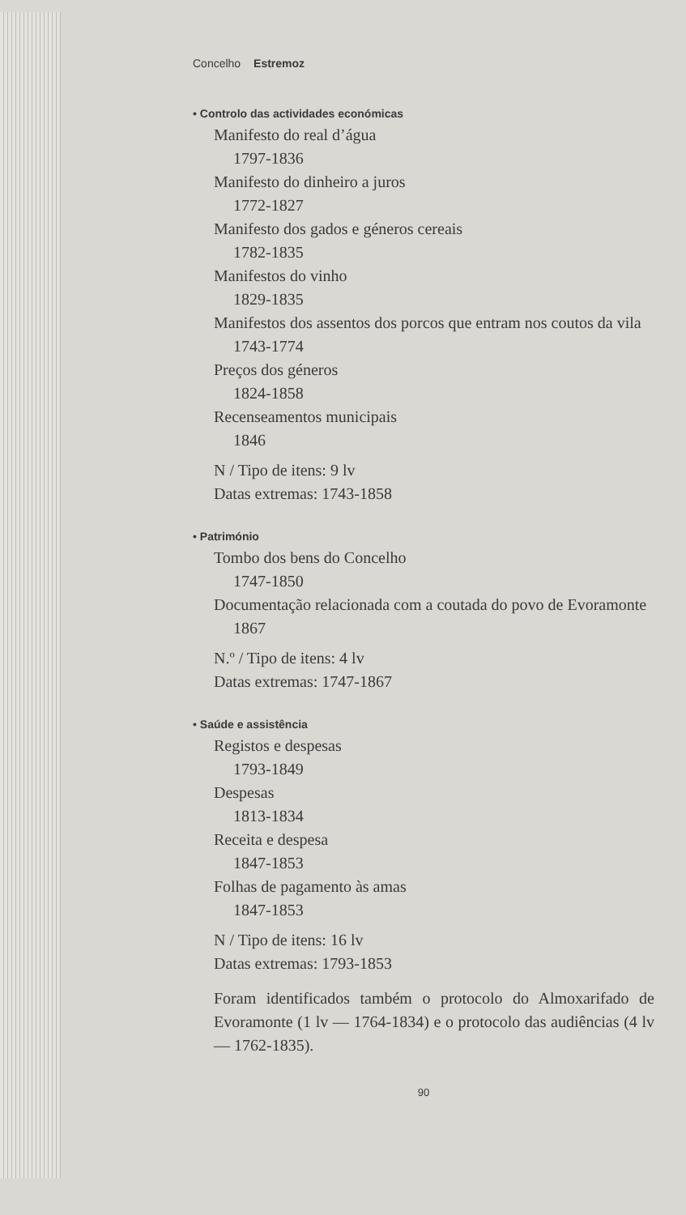Concelho Estremoz
• Controlo das actividades económicas
Manifesto do real d’água
1797-1836
Manifesto do dinheiro a juros
1772-1827
Manifesto dos gados e géneros cereais
1782-1835
Manifestos do vinho
1829-1835
Manifestos dos assentos dos porcos que entram nos coutos da vila
1743-1774
Preços dos géneros
1824-1858
Recenseamentos municipais
1846
N / Tipo de itens: 9 lv
Datas extremas: 1743-1858
• Património
Tombo dos bens do Concelho
1747-1850
Documentação relacionada com a coutada do povo de Evoramonte
1867
N.º / Tipo de itens: 4 lv
Datas extremas: 1747-1867
• Saúde e assistência
Registos e despesas
1793-1849
Despesas
1813-1834
Receita e despesa
1847-1853
Folhas de pagamento às amas
1847-1853
N / Tipo de itens: 16 lv
Datas extremas: 1793-1853
Foram identificados também o protocolo do Almoxarifado de Evoramonte (1 lv — 1764-1834) e o protocolo das audiências (4 lv — 1762-1835).
90